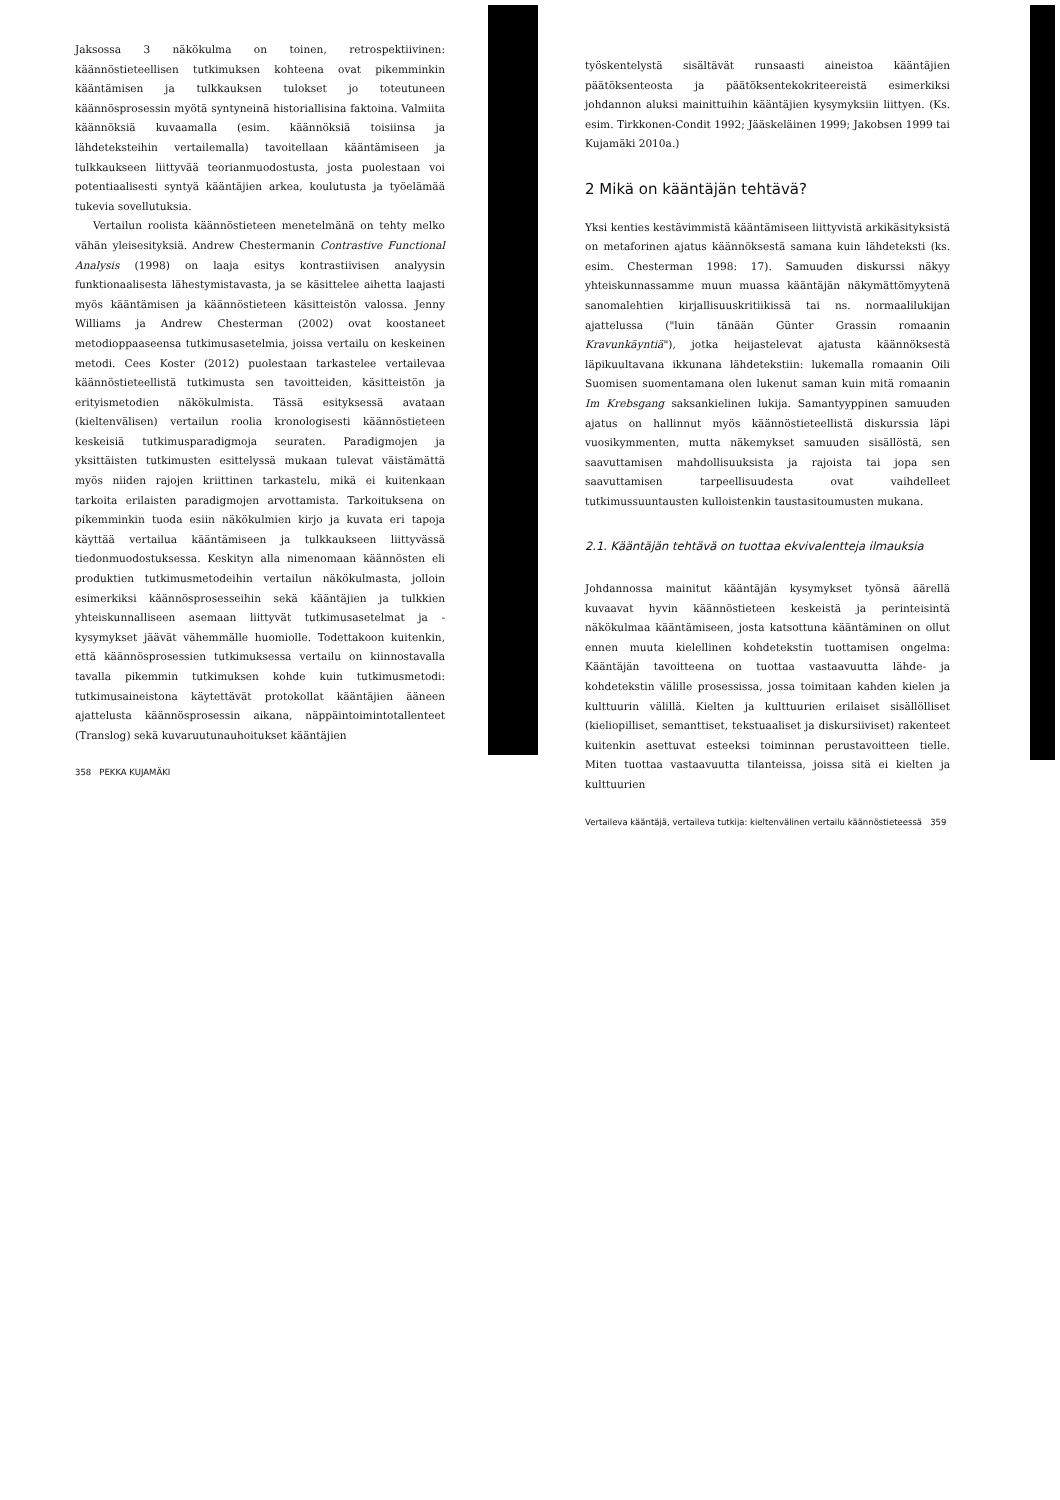Jaksossa 3 näkökulma on toinen, retrospektiivinen: käännöstieteellisen tutkimuksen kohteena ovat pikemminkin kääntämisen ja tulkkauksen tulokset jo toteutuneen käännösprosessin myötä syntyneinä historiallisina faktoina. Valmiita käännöksiä kuvaamalla (esim. käännöksiä toisiinsa ja lähdeteksteihin vertailemalla) tavoitellaan kääntämiseen ja tulkkaukseen liittyvää teorianmuodostusta, josta puolestaan voi potentiaalisesti syntyä kääntäjien arkea, koulutusta ja työelämää tukevia sovellutuksia.
Vertailun roolista käännöstieteen menetelmänä on tehty melko vähän yleisesityksiä. Andrew Chestermanin Contrastive Functional Analysis (1998) on laaja esitys kontrastiivisen analyysin funktionaalisesta lähestymistavasta, ja se käsittelee aihetta laajasti myös kääntämisen ja käännöstieteen käsitteistön valossa. Jenny Williams ja Andrew Chesterman (2002) ovat koostaneet metodioppaaseensa tutkimusasetelmia, joissa vertailu on keskeinen metodi. Cees Koster (2012) puolestaan tarkastelee vertailevaa käännöstieteellistä tutkimusta sen tavoitteiden, käsitteistön ja erityismetodien näkökulmista. Tässä esityksessä avataan (kieltenvälisen) vertailun roolia kronologisesti käännöstieteen keskeisiä tutkimusparadigmoja seuraten. Paradigmojen ja yksittäisten tutkimusten esittelyssä mukaan tulevat väistämättä myös niiden rajojen kriittinen tarkastelu, mikä ei kuitenkaan tarkoita erilaisten paradigmojen arvottamista. Tarkoituksena on pikemminkin tuoda esiin näkökulmien kirjo ja kuvata eri tapoja käyttää vertailua kääntämiseen ja tulkkaukseen liittyvässä tiedonmuodostuksessa. Keskityn alla nimenomaan käännösten eli produktien tutkimusmetodeihin vertailun näkökulmasta, jolloin esimerkiksi käännösprosesseihin sekä kääntäjien ja tulkkien yhteiskunnalliseen asemaan liittyvät tutkimusasetelmat ja -kysymykset jäävät vähemmälle huomiolle. Todettakoon kuitenkin, että käännösprosessien tutkimuksessa vertailu on kiinnostavalla tavalla pikemmin tutkimuksen kohde kuin tutkimusmetodi: tutkimusaineistona käytettävät protokollat kääntäjien ääneen ajattelusta käännösprosessin aikana, näppäintoimintotallenteet (Translog) sekä kuvaruutunauhoitukset kääntäjien
358 PEKKA KUJAMÄKI
työskentelystä sisältävät runsaasti aineistoa kääntäjien päätöksenteosta ja päätöksentekokriteereistä esimerkiksi johdannon aluksi mainittuihin kääntäjien kysymyksiin liittyen. (Ks. esim. Tirkkonen-Condit 1992; Jääskeläinen 1999; Jakobsen 1999 tai Kujamäki 2010a.)
2 Mikä on kääntäjän tehtävä?
Yksi kenties kestävimmistä kääntämiseen liittyvistä arkikäsityksistä on metaforinen ajatus käännöksestä samana kuin lähdeteksti (ks. esim. Chesterman 1998: 17). Samuuden diskurssi näkyy yhteiskunnassamme muun muassa kääntäjän näkymättömyytenä sanomalehtien kirjallisuuskritiikissä tai ns. normaalilukijan ajattelussa ("luin tänään Günter Grassin romaanin Kravunkäyntiä"), jotka heijastelevat ajatusta käännöksestä läpikuultavana ikkunana lähdetekstiin: lukemalla romaanin Oili Suomisen suomentamana olen lukenut saman kuin mitä romaanin Im Krebsgang saksankielinen lukija. Samantyyppinen samuuden ajatus on hallinnut myös käännöstieteellistä diskurssia läpi vuosikymmenten, mutta näkemykset samuuden sisällöstä, sen saavuttamisen mahdollisuuksista ja rajoista tai jopa sen saavuttamisen tarpeellisuudesta ovat vaihdelleet tutkimussuuntausten kulloistenkin taustasitoumusten mukana.
2.1. Kääntäjän tehtävä on tuottaa ekvivalentteja ilmauksia
Johdannossa mainitut kääntäjän kysymykset työnsä äärellä kuvaavat hyvin käännöstieteen keskeistä ja perinteisintä näkökulmaa kääntämiseen, josta katsottuna kääntäminen on ollut ennen muuta kielellinen kohdetekstin tuottamisen ongelma: Kääntäjän tavoitteena on tuottaa vastaavuutta lähde- ja kohdetekstin välille prosessissa, jossa toimitaan kahden kielen ja kulttuurin välillä. Kielten ja kulttuurien erilaiset sisällölliset (kieliopilliset, semanttiset, tekstuaaliset ja diskursiiviset) rakenteet kuitenkin asettuvat esteeksi toiminnan perustavoitteen tielle. Miten tuottaa vastaavuutta tilanteissa, joissa sitä ei kielten ja kulttuurien
Vertaileva kääntäjä, vertaileva tutkija: kieltenvälinen vertailu käännöstieteessä 359